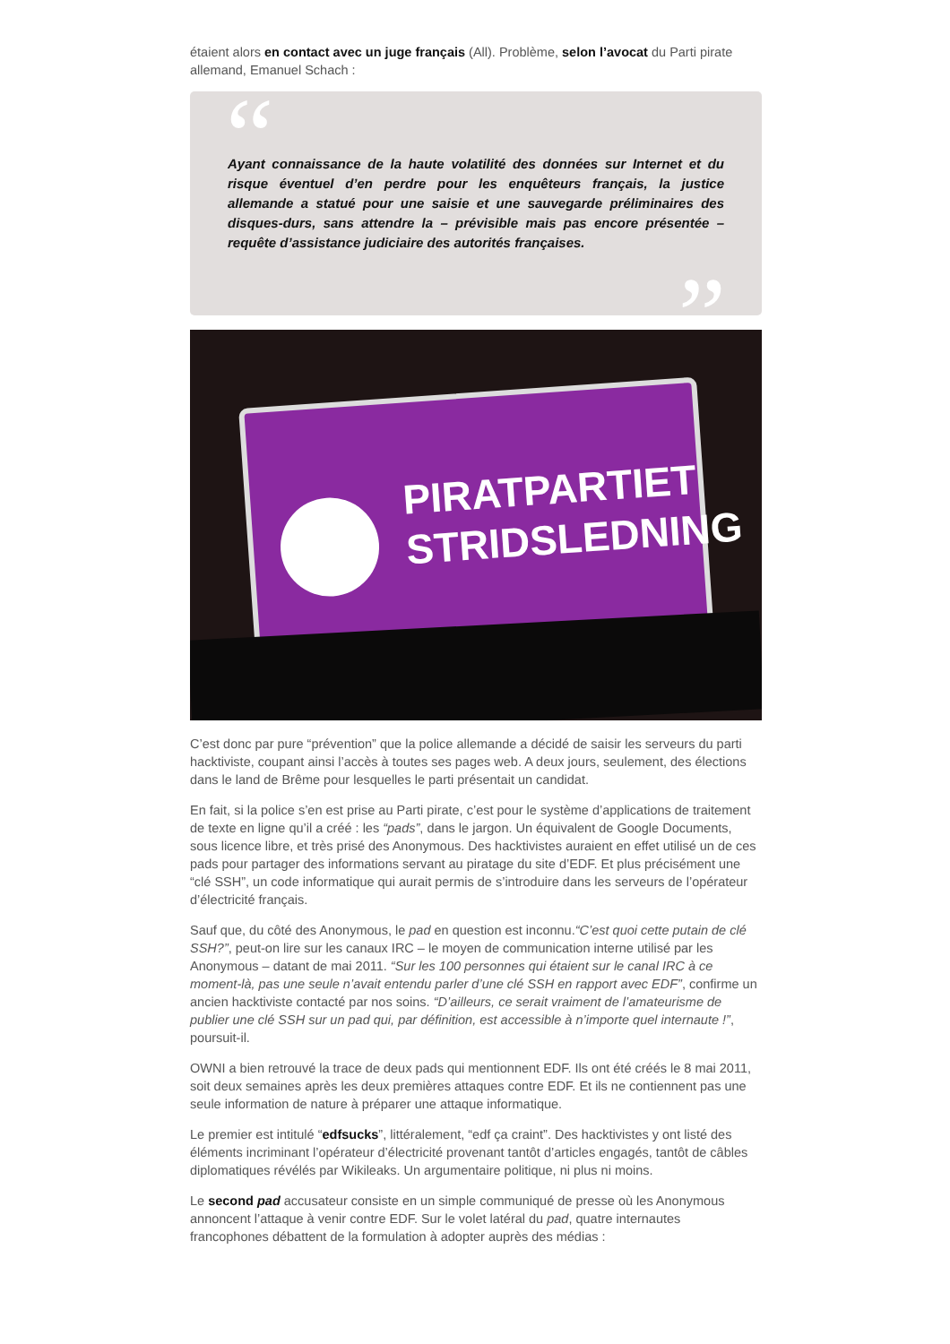étaient alors en contact avec un juge français (All). Problème, selon l’avocat du Parti pirate allemand, Emanuel Schach :
“
Ayant connaissance de la haute volatilité des données sur Internet et du risque éventuel d’en perdre pour les enquêteurs français, la justice allemande a statué pour une saisie et une sauvegarde préliminaires des disques-durs, sans attendre la – prévisible mais pas encore présentée – requête d’assistance judiciaire des autorités françaises.
”
PIRATPARTIET
STRIDSLEDNING
C’est donc par pure “prévention” que la police allemande a décidé de saisir les serveurs du parti hacktiviste, coupant ainsi l’accès à toutes ses pages web. A deux jours, seulement, des élections dans le land de Brême pour lesquelles le parti présentait un candidat.
En fait, si la police s’en est prise au Parti pirate, c’est pour le système d’applications de traitement de texte en ligne qu’il a créé : les “pads”, dans le jargon. Un équivalent de Google Documents, sous licence libre, et très prisé des Anonymous. Des hacktivistes auraient en effet utilisé un de ces pads pour partager des informations servant au piratage du site d’EDF. Et plus précisément une “clé SSH”, un code informatique qui aurait permis de s’introduire dans les serveurs de l’opérateur d’électricité français.
Sauf que, du côté des Anonymous, le pad en question est inconnu.“C’est quoi cette putain de clé SSH?”, peut-on lire sur les canaux IRC – le moyen de communication interne utilisé par les Anonymous – datant de mai 2011. “Sur les 100 personnes qui étaient sur le canal IRC à ce moment-là, pas une seule n’avait entendu parler d’une clé SSH en rapport avec EDF”, confirme un ancien hacktiviste contacté par nos soins. “D’ailleurs, ce serait vraiment de l’amateurisme de publier une clé SSH sur un pad qui, par définition, est accessible à n’importe quel internaute !”, poursuit-il.
OWNI a bien retrouvé la trace de deux pads qui mentionnent EDF. Ils ont été créés le 8 mai 2011, soit deux semaines après les deux premières attaques contre EDF. Et ils ne contiennent pas une seule information de nature à préparer une attaque informatique.
Le premier est intitulé “edfsucks”, littéralement, “edf ça craint”. Des hacktivistes y ont listé des éléments incriminant l’opérateur d’électricité provenant tantôt d’articles engagés, tantôt de câbles diplomatiques révélés par Wikileaks. Un argumentaire politique, ni plus ni moins.
Le second pad accusateur consiste en un simple communiqué de presse où les Anonymous annoncent l’attaque à venir contre EDF. Sur le volet latéral du pad, quatre internautes francophones débattent de la formulation à adopter auprès des médias :